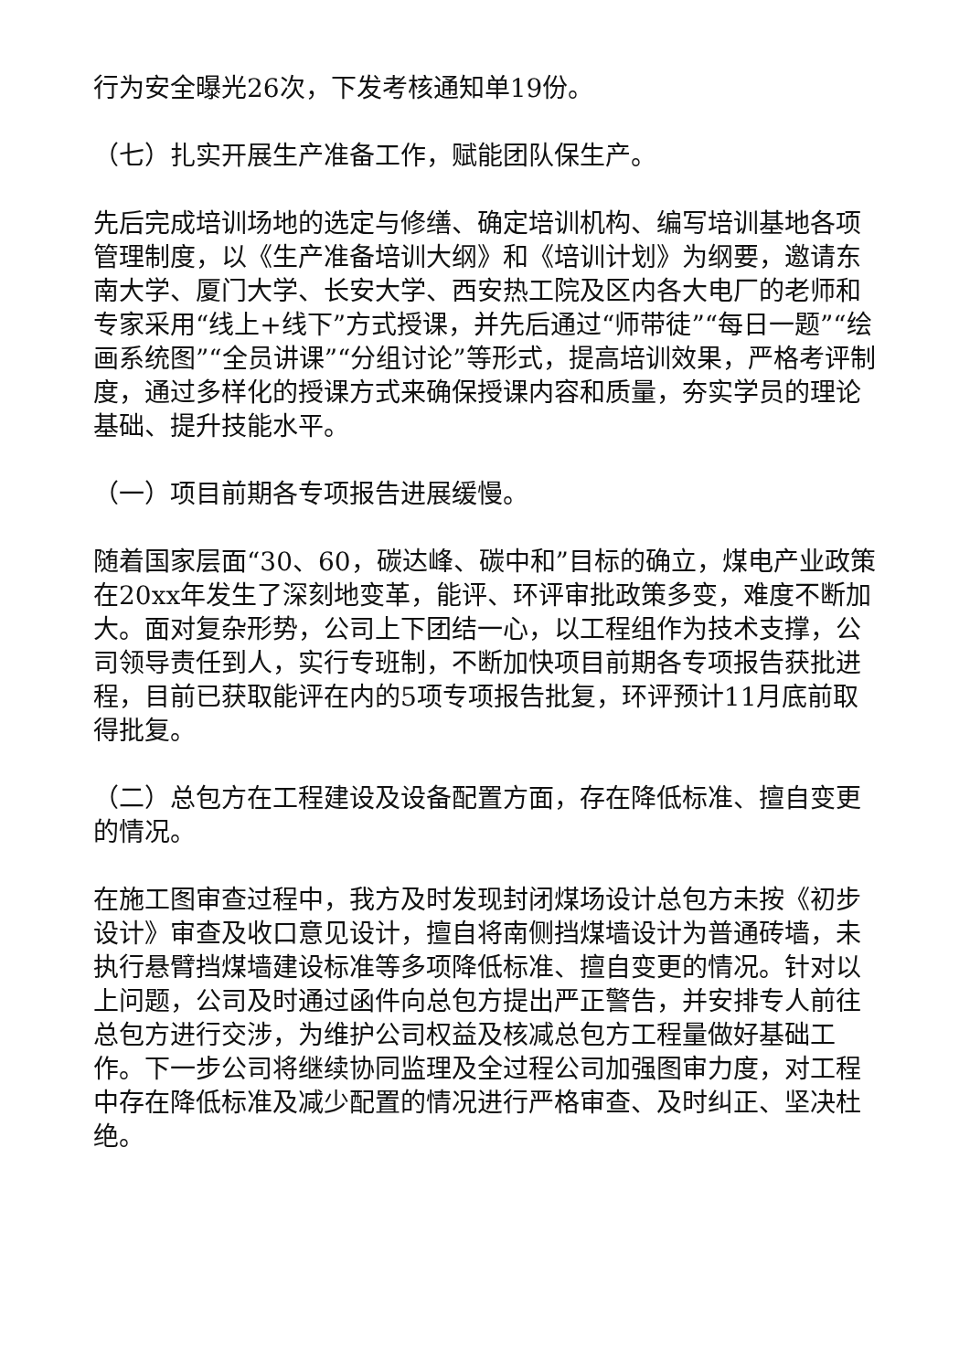行为安全曝光26次，下发考核通知单19份。
（七）扎实开展生产准备工作，赋能团队保生产。
先后完成培训场地的选定与修缮、确定培训机构、编写培训基地各项管理制度，以《生产准备培训大纲》和《培训计划》为纲要，邀请东南大学、厦门大学、长安大学、西安热工院及区内各大电厂的老师和专家采用“线上+线下”方式授课，并先后通过“师带徒”“每日一题”“绘画系统图”“全员讲课”“分组讨论”等形式，提高培训效果，严格考评制度，通过多样化的授课方式来确保授课内容和质量，夯实学员的理论基础、提升技能水平。
（一）项目前期各专项报告进展缓慢。
随着国家层面“30、60，碳达峰、碳中和”目标的确立，煤电产业政策在20xx年发生了深刻地变革，能评、环评审批政策多变，难度不断加大。面对复杂形势，公司上下团结一心，以工程组作为技术支撑，公司领导责任到人，实行专班制，不断加快项目前期各专项报告获批进程，目前已获取能评在内的5项专项报告批复，环评预计11月底前取得批复。
（二）总包方在工程建设及设备配置方面，存在降低标准、擅自变更的情况。
在施工图审查过程中，我方及时发现封闭煤场设计总包方未按《初步设计》审查及收口意见设计，擅自将南侧挡煤墙设计为普通砖墙，未执行悬臂挡煤墙建设标准等多项降低标准、擅自变更的情况。针对以上问题，公司及时通过函件向总包方提出严正警告，并安排专人前往总包方进行交涉，为维护公司权益及核减总包方工程量做好基础工作。下一步公司将继续协同监理及全过程公司加强图审力度，对工程中存在降低标准及减少配置的情况进行严格审查、及时纠正、坚决杜绝。